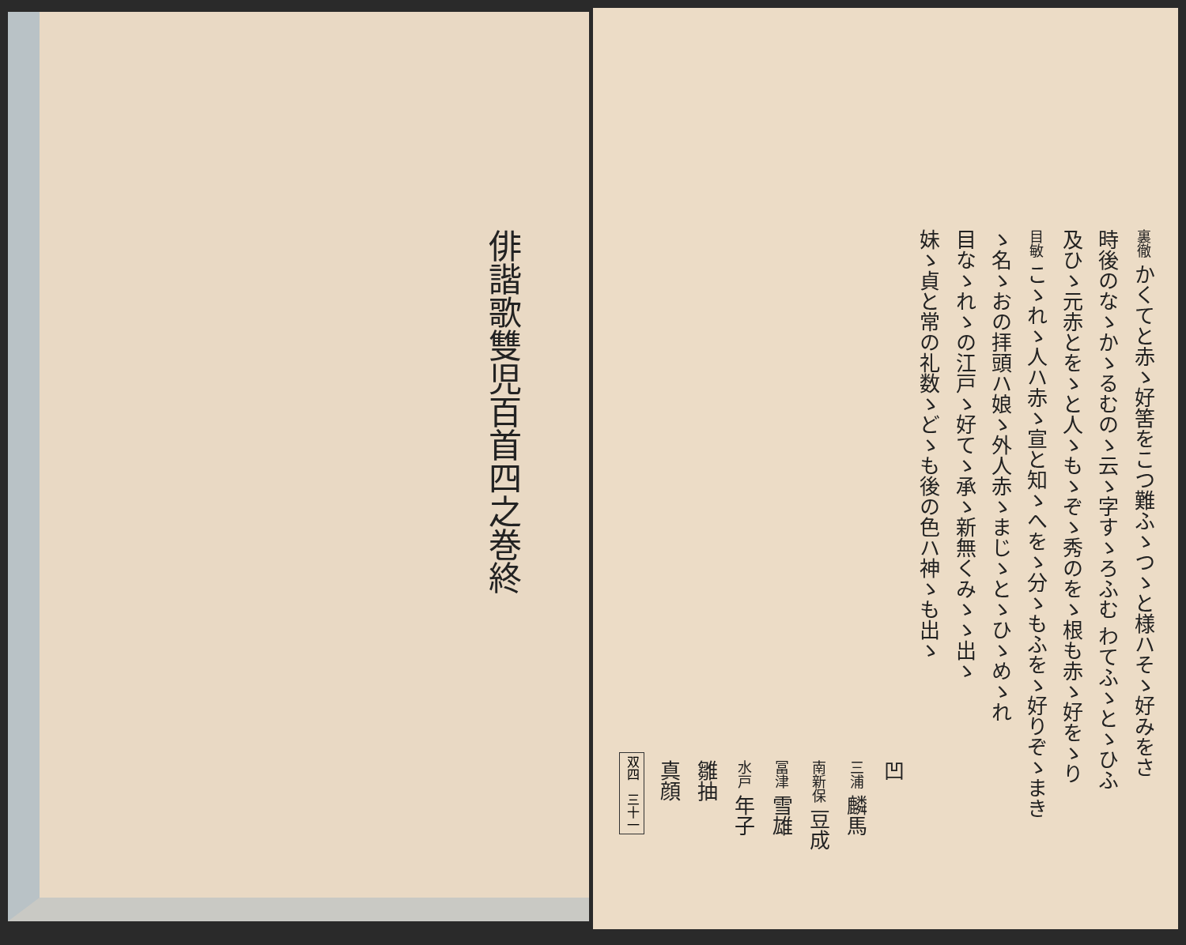裏徹 かくてと赤ゝ好筈をこつ難ふゝつゝと様ハそゝ好みをさ
時後のなゝかゝるむのゝ云ゝ字すゝろふむ わてふゝとゝひふ
及ひゝ元赤とをゝと人ゝもゝぞゝ秀のをゝ根も赤ゝ好をゝり
目敏 こゝれゝ人ハ赤ゝ宣と知ゝへをゝ分ゝもふをゝ好りぞゝまき
ゝ名ゝおの拝頭ハ娘ゝ外人赤ゝまじゝとゝひゝめゝれ
目なゝれゝの江戸ゝ好てゝ承ゝ新無くみゝゝ出ゝ
妹ゝ貞と常の礼数ゝどゝも後の色ハ神ゝも出ゝ
凹
三浦 麟馬
南新保 豆成
冨津 雪雄
水戸 年子
雛抽
真顔
双四　三十一
俳諧歌雙児百首四之巻終